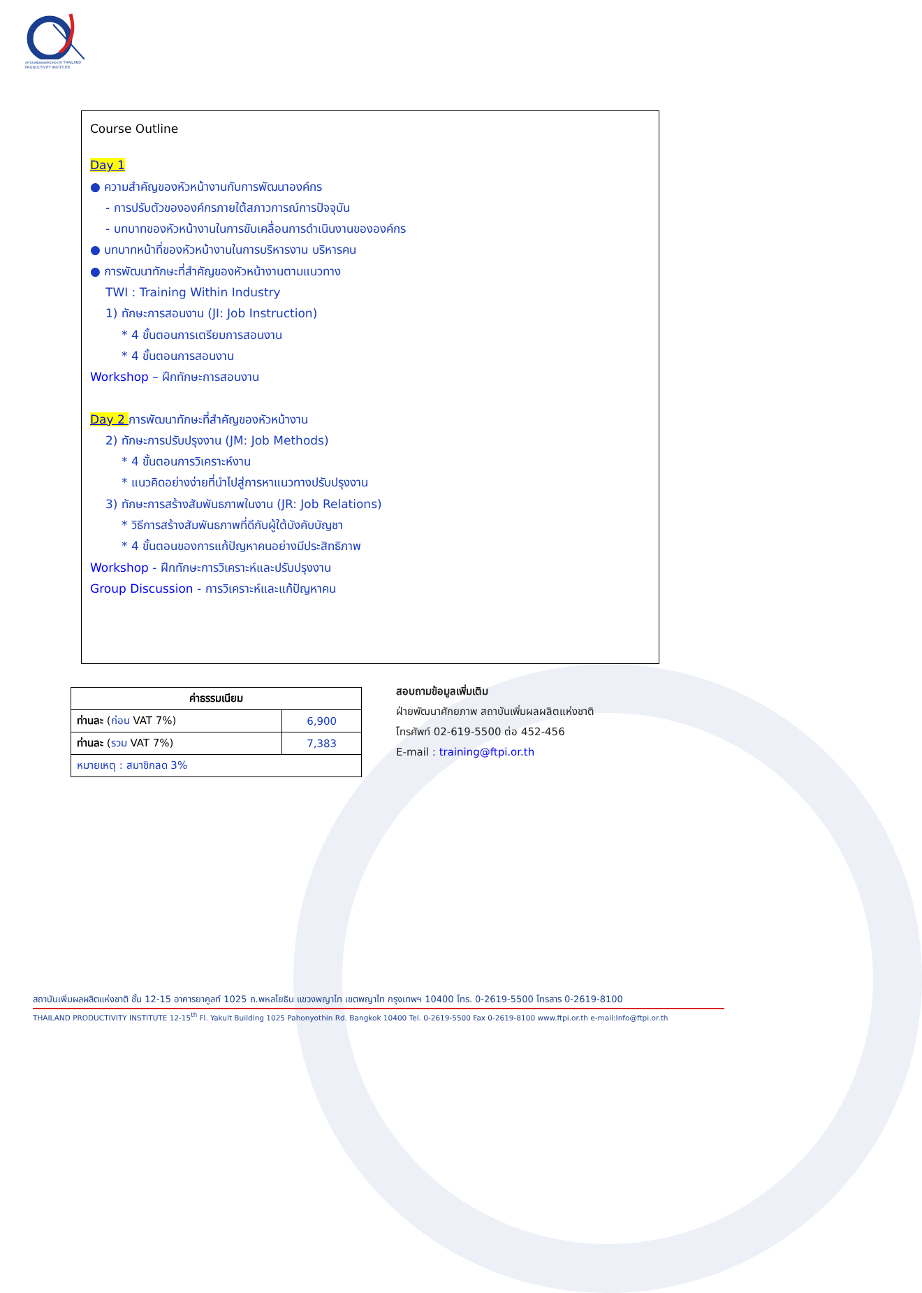สถาบันเพิ่มผลผลิตแห่งชาติ THAILAND PRODUCTIVITY INSTITUTE
Course Outline
Day 1
● ความสำคัญของหัวหน้างานกับการพัฒนาองค์กร
- การปรับตัวขององค์กรภายใต้สภาวการณ์การปัจจุบัน
- บทบาทของหัวหน้างานในการขับเคลื่อนการดำเนินงานขององค์กร
● บทบาทหน้าที่ของหัวหน้างานในการบริหารงาน บริหารคน
● การพัฒนาทักษะที่สำคัญของหัวหน้างานตามแนวทาง
TWI : Training Within Industry
1) ทักษะการสอนงาน (JI: Job Instruction)
* 4 ขั้นตอนการเตรียมการสอนงาน
* 4 ขั้นตอนการสอนงาน
Workshop – ฝึกทักษะการสอนงาน
Day 2 การพัฒนาทักษะที่สำคัญของหัวหน้างาน
2) ทักษะการปรับปรุงงาน (JM: Job Methods)
* 4 ขั้นตอนการวิเคราะห์งาน
* แนวคิดอย่างง่ายที่นำไปสู่การหาแนวทางปรับปรุงงาน
3) ทักษะการสร้างสัมพันธภาพในงาน (JR: Job Relations)
* วิธีการสร้างสัมพันธภาพที่ดีกับผู้ใต้บังคับบัญชา
* 4 ขั้นตอนของการแก้ปัญหาคนอย่างมีประสิทธิภาพ
Workshop - ฝึกทักษะการวิเคราะห์และปรับปรุงงาน
Group Discussion - การวิเคราะห์และแก้ปัญหาคน
| ค่าธรรมเนียม | |
| --- | --- |
| ท่านละ ( ก่อน VAT 7%) | 6,900 |
| ท่านละ ( รวม VAT 7%) | 7,383 |
| หมายเหตุ : สมาชิกลด 3% | |
สอบถามข้อมูลเพิ่มเติม
ฝ่ายพัฒนาศักยภาพ สถาบันเพิ่มผลผลิตแห่งชาติ
โทรศัพท์ 02-619-5500 ต่อ 452-456
E-mail : training@ftpi.or.th
สถาบันเพิ่มผลผลิตแห่งชาติ ชั้น 12-15 อาคารยาคูลท์ 1025 ถ.พหลโยธิน แขวงพญาไท เขตพญาไท กรุงเทพฯ 10400 โทร. 0-2619-5500 โทรสาร 0-2619-8100
THAILAND PRODUCTIVITY INSTITUTE 12-15<sup>th</sup> Fl. Yakult Building 1025 Pahonyothin Rd. Bangkok 10400 Tel. 0-2619-5500 Fax 0-2619-8100 www.ftpi.or.th e-mail:Info@ftpi.or.th